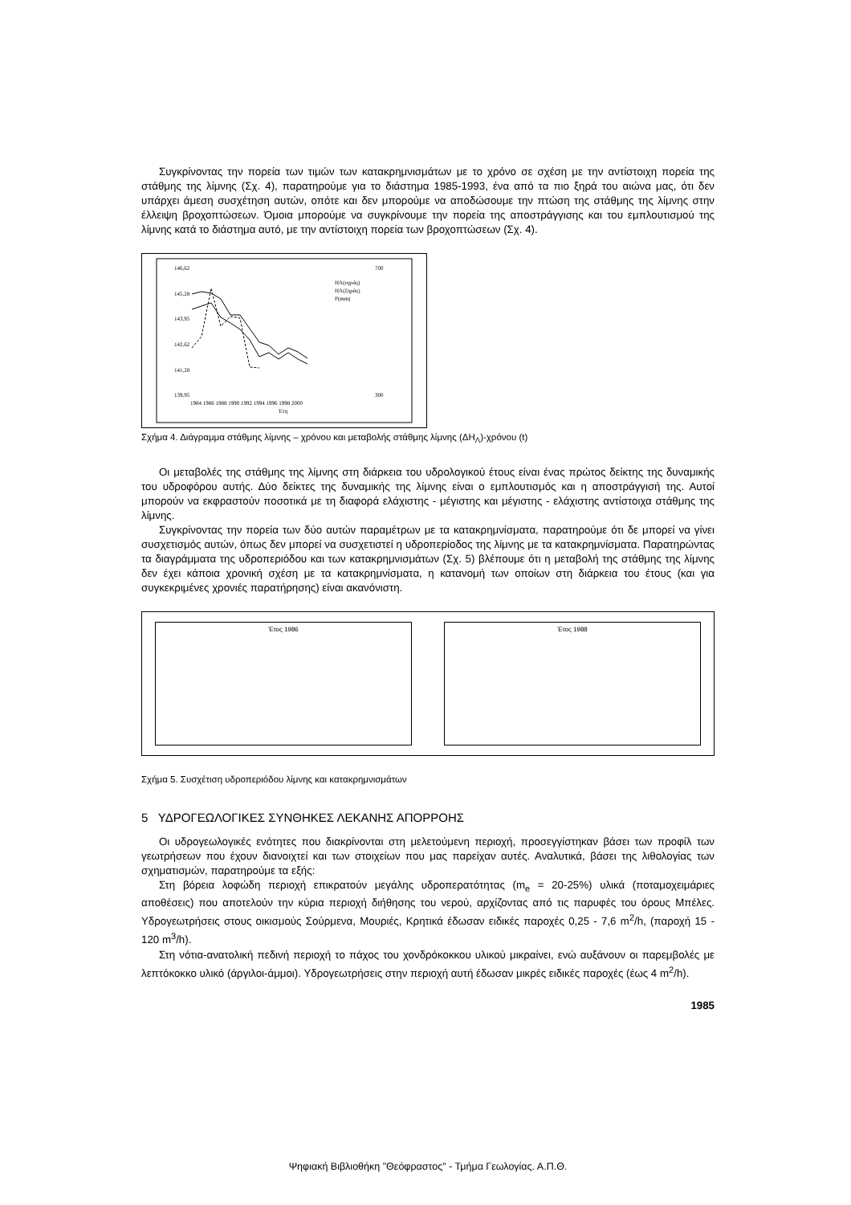Συγκρίνοντας την πορεία των τιμών των κατακρημνισμάτων με το χρόνο σε σχέση με την αντίστοιχη πορεία της στάθμης της λίμνης (Σχ. 4), παρατηρούμε για το διάστημα 1985-1993, ένα από τα πιο ξηρά του αιώνα μας, ότι δεν υπάρχει άμεση συσχέτηση αυτών, οπότε και δεν μπορούμε να αποδώσουμε την πτώση της στάθμης της λίμνης στην έλλειψη βροχοπτώσεων. Όμοια μπορούμε να συγκρίνουμε την πορεία της αποστράγγισης και του εμπλουτισμού της λίμνης κατά το διάστημα αυτό, με την αντίστοιχη πορεία των βροχοπτώσεων (Σχ. 4).
146,62
145,28
143,95
142,62
141,28
139,95
700
300
1984 1986 1988 1990 1992 1994 1996 1998 2000
Έτη
HΛ(υγράς)
HΛ(ξηράς)
P(mm)
Σχήμα 4. Διάγραμμα στάθμης λίμνης – χρόνου και μεταβολής στάθμης λίμνης (ΔH<sub>Λ</sub>)-χρόνου (t)
Οι μεταβολές της στάθμης της λίμνης στη διάρκεια του υδρολογικού έτους είναι ένας πρώτος δείκτης της δυναμικής του υδροφόρου αυτής. Δύο δείκτες της δυναμικής της λίμνης είναι ο εμπλουτισμός και η αποστράγγισή της. Αυτοί μπορούν να εκφραστούν ποσοτικά με τη διαφορά ελάχιστης - μέγιστης και μέγιστης - ελάχιστης αντίστοιχα στάθμης της λίμνης.
Συγκρίνοντας την πορεία των δύο αυτών παραμέτρων με τα κατακρημνίσματα, παρατηρούμε ότι δε μπορεί να γίνει συσχετισμός αυτών, όπως δεν μπορεί να συσχετιστεί η υδροπερίοδος της λίμνης με τα κατακρημνίσματα. Παρατηρώντας τα διαγράμματα της υδροπεριόδου και των κατακρημνισμάτων (Σχ. 5) βλέπουμε ότι η μεταβολή της στάθμης της λίμνης δεν έχει κάποια χρονική σχέση με τα κατακρημνίσματα, η κατανομή των οποίων στη διάρκεια του έτους (και για συγκεκριμένες χρονιές παρατήρησης) είναι ακανόνιστη.
Έτος 1986 Έτος 1988
Σχήμα 5. Συσχέτιση υδροπεριόδου λίμνης και κατακρημνισμάτων
5 ΥΔΡΟΓΕΩΛΟΓΙΚΕΣ ΣΥΝΘΗΚΕΣ ΛΕΚΑΝΗΣ ΑΠΟΡΡΟΗΣ
Οι υδρογεωλογικές ενότητες που διακρίνονται στη μελετούμενη περιοχή, προσεγγίστηκαν βάσει των προφίλ των γεωτρήσεων που έχουν διανοιχτεί και των στοιχείων που μας παρείχαν αυτές. Αναλυτικά, βάσει της λιθολογίας των σχηματισμών, παρατηρούμε τα εξής:
Στη βόρεια λοφώδη περιοχή επικρατούν μεγάλης υδροπερατότητας (m<sub>e</sub> = 20-25%) υλικά (ποταμοχειμάριες αποθέσεις) που αποτελούν την κύρια περιοχή διήθησης του νερού, αρχίζοντας από τις παρυφές του όρους Μπέλες. Υδρογεωτρήσεις στους οικισμούς Σούρμενα, Μουριές, Κρητικά έδωσαν ειδικές παροχές 0,25 - 7,6 m<sup>2</sup>/h, (παροχή 15 - 120 m<sup>3</sup>/h).
Στη νότια-ανατολική πεδινή περιοχή το πάχος του χονδρόκοκκου υλικού μικραίνει, ενώ αυξάνουν οι παρεμβολές με λεπτόκοκκο υλικό (άργιλοι-άμμοι). Υδρογεωτρήσεις στην περιοχή αυτή έδωσαν μικρές ειδικές παροχές (έως 4 m<sup>2</sup>/h).
1985
Ψηφιακή Βιβλιοθήκη "Θεόφραστος" - Τμήμα Γεωλογίας. Α.Π.Θ.